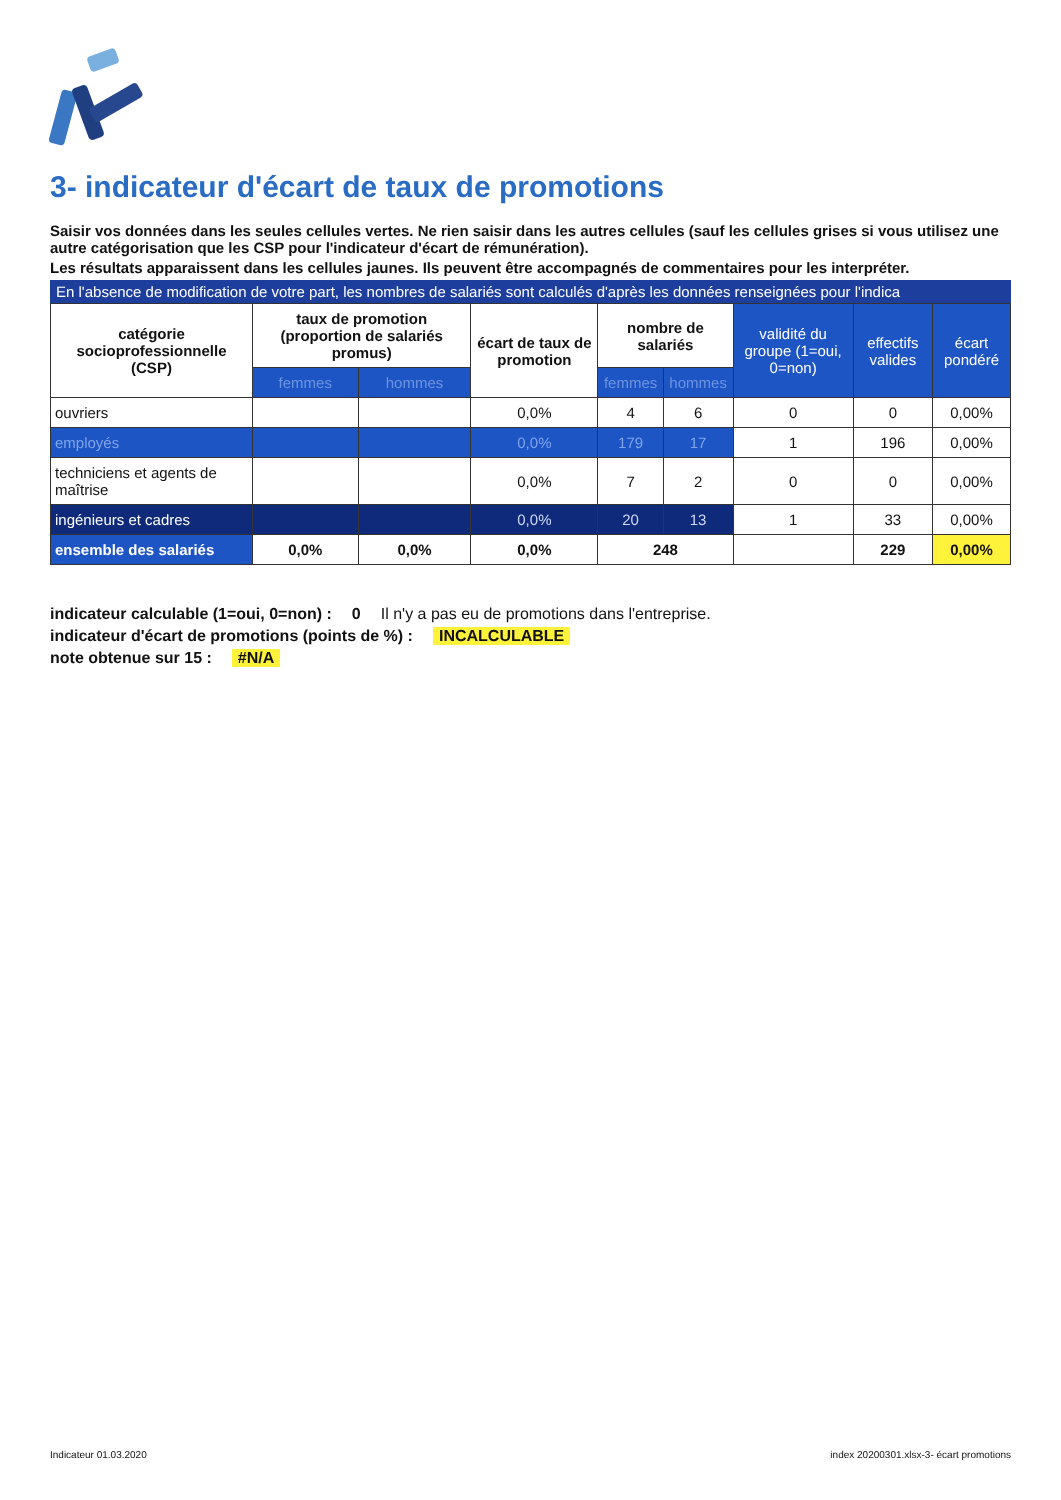3- indicateur d'écart de taux de promotions
Saisir vos données dans les seules cellules vertes. Ne rien saisir dans les autres cellules (sauf les cellules grises si vous utilisez une autre catégorisation que les CSP pour l'indicateur d'écart de rémunération).
Les résultats apparaissent dans les cellules jaunes. Ils peuvent être accompagnés de commentaires pour les interpréter.
En l'absence de modification de votre part, les nombres de salariés sont calculés d'après les données renseignées pour l'indica
| catégorie socioprofessionnelle (CSP) | taux de promotion (proportion de salariés promus) | | écart de taux de promotion | nombre de salariés | | validité du groupe (1=oui, 0=non) | effectifs valides | écart pondéré |
| --- | --- | --- | --- | --- | --- | --- | --- | --- |
| | femmes | hommes | | femmes | hommes | | | |
| ouvriers | | | 0,0% | 4 | 6 | 0 | 0 | 0,00% |
| employés | | | 0,0% | 179 | 17 | 1 | 196 | 0,00% |
| techniciens et agents de maîtrise | | | 0,0% | 7 | 2 | 0 | 0 | 0,00% |
| ingénieurs et cadres | | | 0,0% | 20 | 13 | 1 | 33 | 0,00% |
| ensemble des salariés | 0,0% | 0,0% | 0,0% | 248 | | | 229 | 0,00% |
indicateur calculable (1=oui, 0=non) : 0 Il n'y a pas eu de promotions dans l'entreprise.
indicateur d'écart de promotions (points de %) : INCALCULABLE
note obtenue sur 15 : #N/A
Indicateur 01.03.2020 index 20200301.xlsx-3- écart promotions